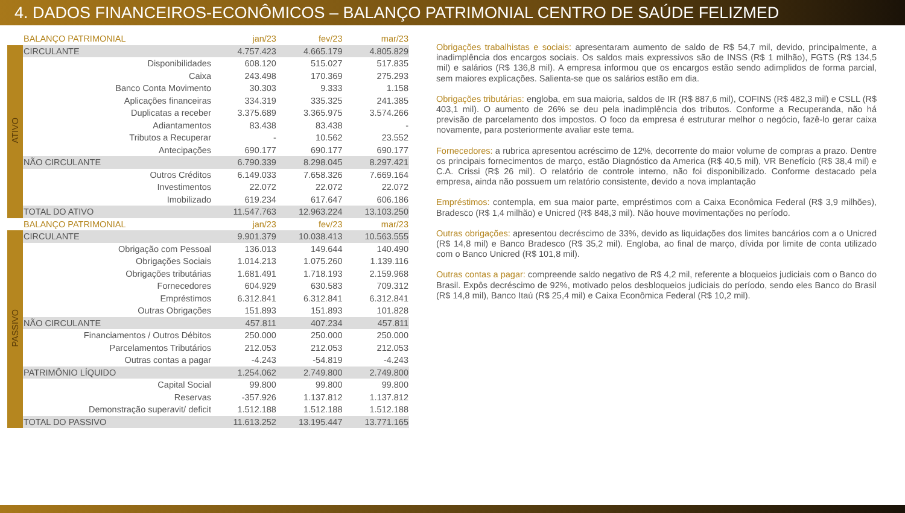4. DADOS FINANCEIROS-ECONÔMICOS – BALANÇO PATRIMONIAL CENTRO DE SAÚDE FELIZMED
| | BALANÇO PATRIMONIAL | jan/23 | fev/23 | mar/23 |
| ATIVO | CIRCULANTE | 4.757.423 | 4.665.179 | 4.805.829 |
| | Disponibilidades | 608.120 | 515.027 | 517.835 |
| | Caixa | 243.498 | 170.369 | 275.293 |
| | Banco Conta Movimento | 30.303 | 9.333 | 1.158 |
| | Aplicações financeiras | 334.319 | 335.325 | 241.385 |
| | Duplicatas a receber | 3.375.689 | 3.365.975 | 3.574.266 |
| | Adiantamentos | 83.438 | 83.438 | - |
| | Tributos a Recuperar | - | 10.562 | 23.552 |
| | Antecipações | 690.177 | 690.177 | 690.177 |
| | NÃO CIRCULANTE | 6.790.339 | 8.298.045 | 8.297.421 |
| | Outros Créditos | 6.149.033 | 7.658.326 | 7.669.164 |
| | Investimentos | 22.072 | 22.072 | 22.072 |
| | Imobilizado | 619.234 | 617.647 | 606.186 |
| | TOTAL DO ATIVO | 11.547.763 | 12.963.224 | 13.103.250 |
| | BALANÇO PATRIMONIAL | jan/23 | fev/23 | mar/23 |
| PASSIVO | CIRCULANTE | 9.901.379 | 10.038.413 | 10.563.555 |
| | Obrigação com Pessoal | 136.013 | 149.644 | 140.490 |
| | Obrigações Sociais | 1.014.213 | 1.075.260 | 1.139.116 |
| | Obrigações tributárias | 1.681.491 | 1.718.193 | 2.159.968 |
| | Fornecedores | 604.929 | 630.583 | 709.312 |
| | Empréstimos | 6.312.841 | 6.312.841 | 6.312.841 |
| | Outras Obrigações | 151.893 | 151.893 | 101.828 |
| | NÃO CIRCULANTE | 457.811 | 407.234 | 457.811 |
| | Financiamentos / Outros Débitos | 250.000 | 250.000 | 250.000 |
| | Parcelamentos Tributários | 212.053 | 212.053 | 212.053 |
| | Outras contas a pagar | -4.243 | -54.819 | -4.243 |
| | PATRIMÔNIO LÍQUIDO | 1.254.062 | 2.749.800 | 2.749.800 |
| | Capital Social | 99.800 | 99.800 | 99.800 |
| | Reservas | -357.926 | 1.137.812 | 1.137.812 |
| | Demonstração superavit/ deficit | 1.512.188 | 1.512.188 | 1.512.188 |
| | TOTAL DO PASSIVO | 11.613.252 | 13.195.447 | 13.771.165 |
Obrigações trabalhistas e sociais: apresentaram aumento de saldo de R$ 54,7 mil, devido, principalmente, a inadimplência dos encargos sociais. Os saldos mais expressivos são de INSS (R$ 1 milhão), FGTS (R$ 134,5 mil) e salários (R$ 136,8 mil). A empresa informou que os encargos estão sendo adimplidos de forma parcial, sem maiores explicações. Salienta-se que os salários estão em dia.
Obrigações tributárias: engloba, em sua maioria, saldos de IR (R$ 887,6 mil), COFINS (R$ 482,3 mil) e CSLL (R$ 403,1 mil). O aumento de 26% se deu pela inadimplência dos tributos. Conforme a Recuperanda, não há previsão de parcelamento dos impostos. O foco da empresa é estruturar melhor o negócio, fazê-lo gerar caixa novamente, para posteriormente avaliar este tema.
Fornecedores: a rubrica apresentou acréscimo de 12%, decorrente do maior volume de compras a prazo. Dentre os principais fornecimentos de março, estão Diagnóstico da America (R$ 40,5 mil), VR Benefício (R$ 38,4 mil) e C.A. Crissi (R$ 26 mil). O relatório de controle interno, não foi disponibilizado. Conforme destacado pela empresa, ainda não possuem um relatório consistente, devido a nova implantação
Empréstimos: contempla, em sua maior parte, empréstimos com a Caixa Econômica Federal (R$ 3,9 milhões), Bradesco (R$ 1,4 milhão) e Unicred (R$ 848,3 mil). Não houve movimentações no período.
Outras obrigações: apresentou decréscimo de 33%, devido as liquidações dos limites bancários com a o Unicred (R$ 14,8 mil) e Banco Bradesco (R$ 35,2 mil). Engloba, ao final de março, dívida por limite de conta utilizado com o Banco Unicred (R$ 101,8 mil).
Outras contas a pagar: compreende saldo negativo de R$ 4,2 mil, referente a bloqueios judiciais com o Banco do Brasil. Expôs decréscimo de 92%, motivado pelos desbloqueios judiciais do período, sendo eles Banco do Brasil (R$ 14,8 mil), Banco Itaú (R$ 25,4 mil) e Caixa Econômica Federal (R$ 10,2 mil).